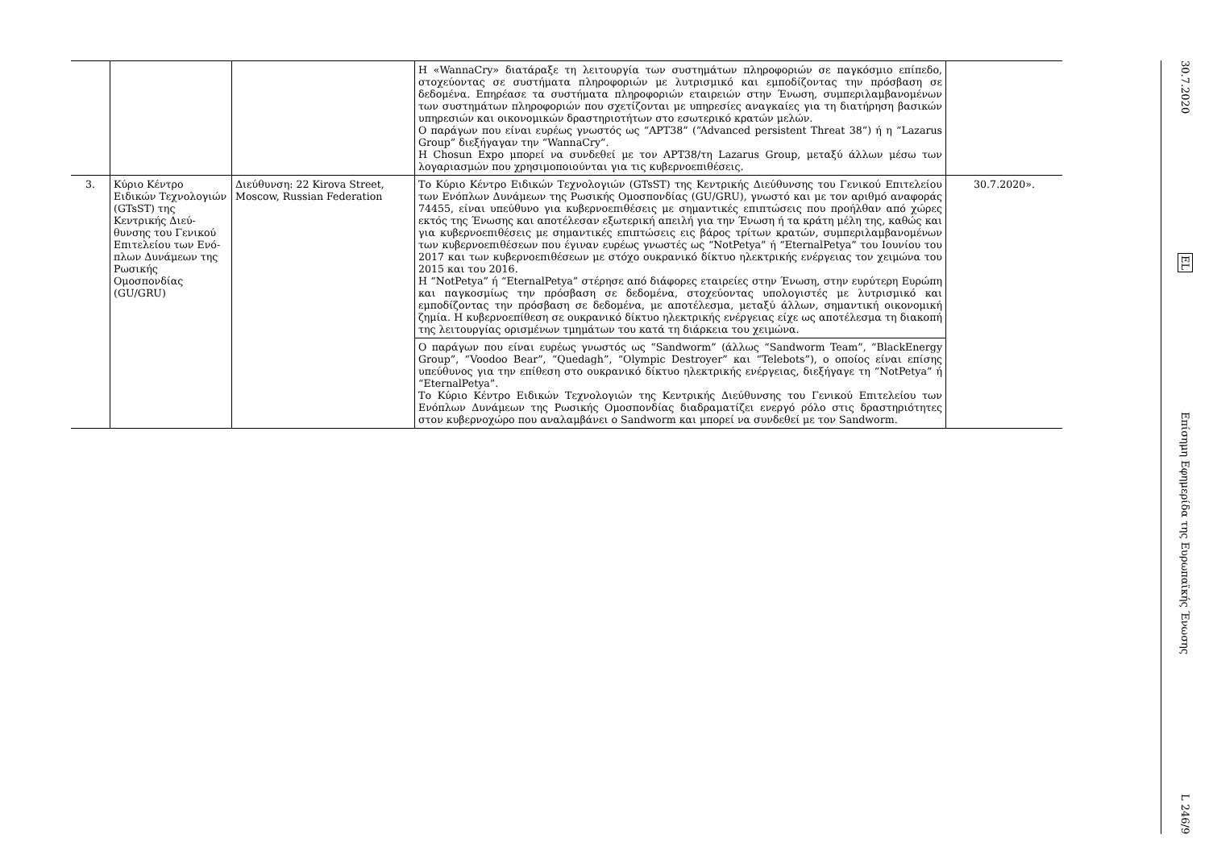| | | | Η «WannaCry» διατάραξε τη λειτουργία των συστημάτων πληροφοριών σε παγκόσμιο επίπεδο, στοχεύοντας σε συστήματα πληροφοριών με λυτρισμικό και εμποδίζοντας την πρόσβαση σε δεδομένα. Επηρέασε τα συστήματα πληροφοριών εταιρειών στην Ένωση, συμπεριλαμβανομένων των συστημάτων πληροφοριών που σχετίζονται με υπηρεσίες αναγκαίες για τη διατήρηση βασικών υπηρεσιών και οικονομικών δραστηριοτήτων στο εσωτερικό κρατών μελών. Ο παράγων που είναι ευρέως γνωστός ως “APT38” (“Advanced persistent Threat 38”) ή η “Lazarus Group” διεξήγαγαν την “WannaCry”. Η Chosun Expo μπορεί να συνδεθεί με τον APT38/τη Lazarus Group, μεταξύ άλλων μέσω των λογαριασμών που χρησιμοποιούνται για τις κυβερνοεπιθέσεις. | |
| 3. | Κύριο Κέντρο Ειδικών Τεχνολογιών (GTsST) της Κεντρικής Διεύ- θυνσης του Γενικού Επιτελείου των Ενό- πλων Δυνάμεων της Ρωσικής Ομοσπονδίας (GU/GRU) | Διεύθυνση: 22 Kirova Street, Moscow, Russian Federation | Το Κύριο Κέντρο Ειδικών Τεχνολογιών (GTsST) της Κεντρικής Διεύθυνσης του Γενικού Επιτελείου των Ενόπλων Δυνάμεων της Ρωσικής Ομοσπονδίας (GU/GRU), γνωστό και με τον αριθμό αναφοράς 74455, είναι υπεύθυνο για κυβερνοεπιθέσεις με σημαντικές επιπτώσεις που προήλθαν από χώρες εκτός της Ένωσης και αποτέλεσαν εξωτερική απειλή για την Ένωση ή τα κράτη μέλη της, καθώς και για κυβερνοεπιθέσεις με σημαντικές επιπτώσεις εις βάρος τρίτων κρατών, συμπεριλαμβανομένων των κυβερνοεπιθέσεων που έγιναν ευρέως γνωστές ως “NotPetya” ή “EternalPetya” του Ιουνίου του 2017 και των κυβερνοεπιθέσεων με στόχο ουκρανικό δίκτυο ηλεκτρικής ενέργειας τον χειμώνα του 2015 και του 2016. Η “NotPetya” ή “EternalPetya” στέρησε από διάφορες εταιρείες στην Ένωση, στην ευρύτερη Ευρώπη και παγκοσμίως την πρόσβαση σε δεδομένα, στοχεύοντας υπολογιστές με λυτρισμικό και εμποδίζοντας την πρόσβαση σε δεδομένα, με αποτέλεσμα, μεταξύ άλλων, σημαντική οικονομική ζημία. Η κυβερνοεπίθεση σε ουκρανικό δίκτυο ηλεκτρικής ενέργειας είχε ως αποτέλεσμα τη διακοπή της λειτουργίας ορισμένων τμημάτων του κατά τη διάρκεια του χειμώνα. | 30.7.2020». |
| | | | Ο παράγων που είναι ευρέως γνωστός ως “Sandworm” (άλλως “Sandworm Team”, “BlackEnergy Group”, “Voodoo Bear”, “Quedagh”, “Olympic Destroyer” και “Telebots”), ο οποίος είναι επίσης υπεύθυνος για την επίθεση στο ουκρανικό δίκτυο ηλεκτρικής ενέργειας, διεξήγαγε τη “NotPetya” ή “EternalPetya”. Το Κύριο Κέντρο Ειδικών Τεχνολογιών της Κεντρικής Διεύθυνσης του Γενικού Επιτελείου των Ενόπλων Δυνάμεων της Ρωσικής Ομοσπονδίας διαδραματίζει ενεργό ρόλο στις δραστηριότητες στον κυβερνοχώρο που αναλαμβάνει ο Sandworm και μπορεί να συνδεθεί με τον Sandworm. | |
30.7.2020
EL
Επίσημη Εφημερίδα της Ευρωπαϊκής Ένωσης
L 246/9